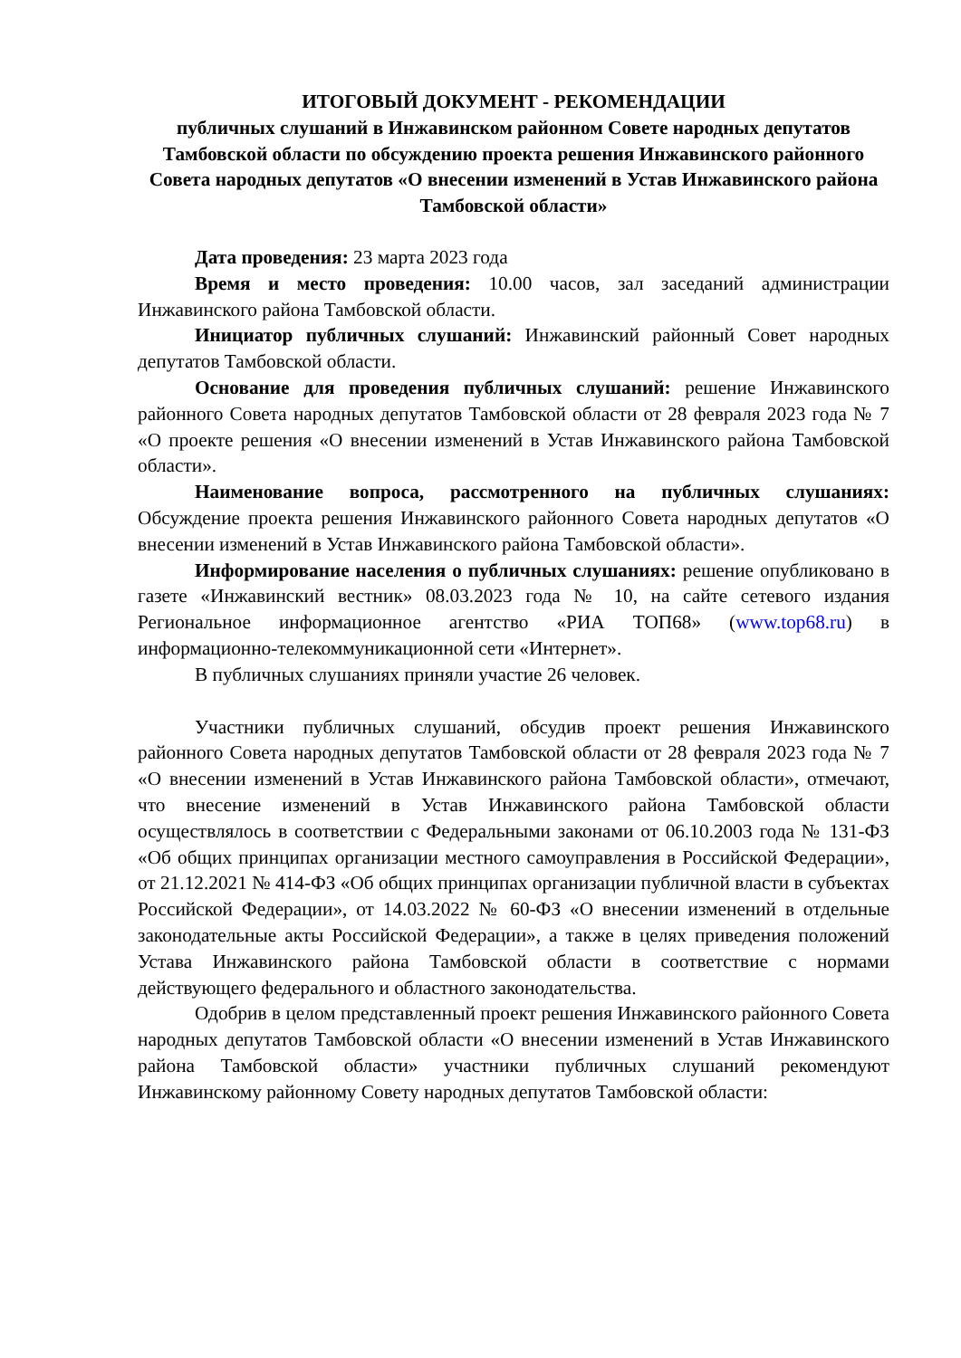ИТОГОВЫЙ ДОКУМЕНТ - РЕКОМЕНДАЦИИ
публичных слушаний в Инжавинском районном Совете народных депутатов Тамбовской области по обсуждению проекта решения Инжавинского районного Совета народных депутатов «О внесении изменений в Устав Инжавинского района Тамбовской области»
Дата проведения: 23 марта 2023 года
Время и место проведения: 10.00 часов, зал заседаний администрации Инжавинского района Тамбовской области.
Инициатор публичных слушаний: Инжавинский районный Совет народных депутатов Тамбовской области.
Основание для проведения публичных слушаний: решение Инжавинского районного Совета народных депутатов Тамбовской области от 28 февраля 2023 года № 7 «О проекте решения «О внесении изменений в Устав Инжавинского района Тамбовской области».
Наименование вопроса, рассмотренного на публичных слушаниях: Обсуждение проекта решения Инжавинского районного Совета народных депутатов «О внесении изменений в Устав Инжавинского района Тамбовской области».
Информирование населения о публичных слушаниях: решение опубликовано в газете «Инжавинский вестник» 08.03.2023 года № 10, на сайте сетевого издания Региональное информационное агентство «РИА ТОП68» (www.top68.ru) в информационно-телекоммуникационной сети «Интернет».
В публичных слушаниях приняли участие 26 человек.
Участники публичных слушаний, обсудив проект решения Инжавинского районного Совета народных депутатов Тамбовской области от 28 февраля 2023 года № 7 «О внесении изменений в Устав Инжавинского района Тамбовской области», отмечают, что внесение изменений в Устав Инжавинского района Тамбовской области осуществлялось в соответствии с Федеральными законами от 06.10.2003 года № 131-ФЗ «Об общих принципах организации местного самоуправления в Российской Федерации», от 21.12.2021 № 414-ФЗ «Об общих принципах организации публичной власти в субъектах Российской Федерации», от 14.03.2022 № 60-ФЗ «О внесении изменений в отдельные законодательные акты Российской Федерации», а также в целях приведения положений Устава Инжавинского района Тамбовской области в соответствие с нормами действующего федерального и областного законодательства.
Одобрив в целом представленный проект решения Инжавинского районного Совета народных депутатов Тамбовской области «О внесении изменений в Устав Инжавинского района Тамбовской области» участники публичных слушаний рекомендуют Инжавинскому районному Совету народных депутатов Тамбовской области: